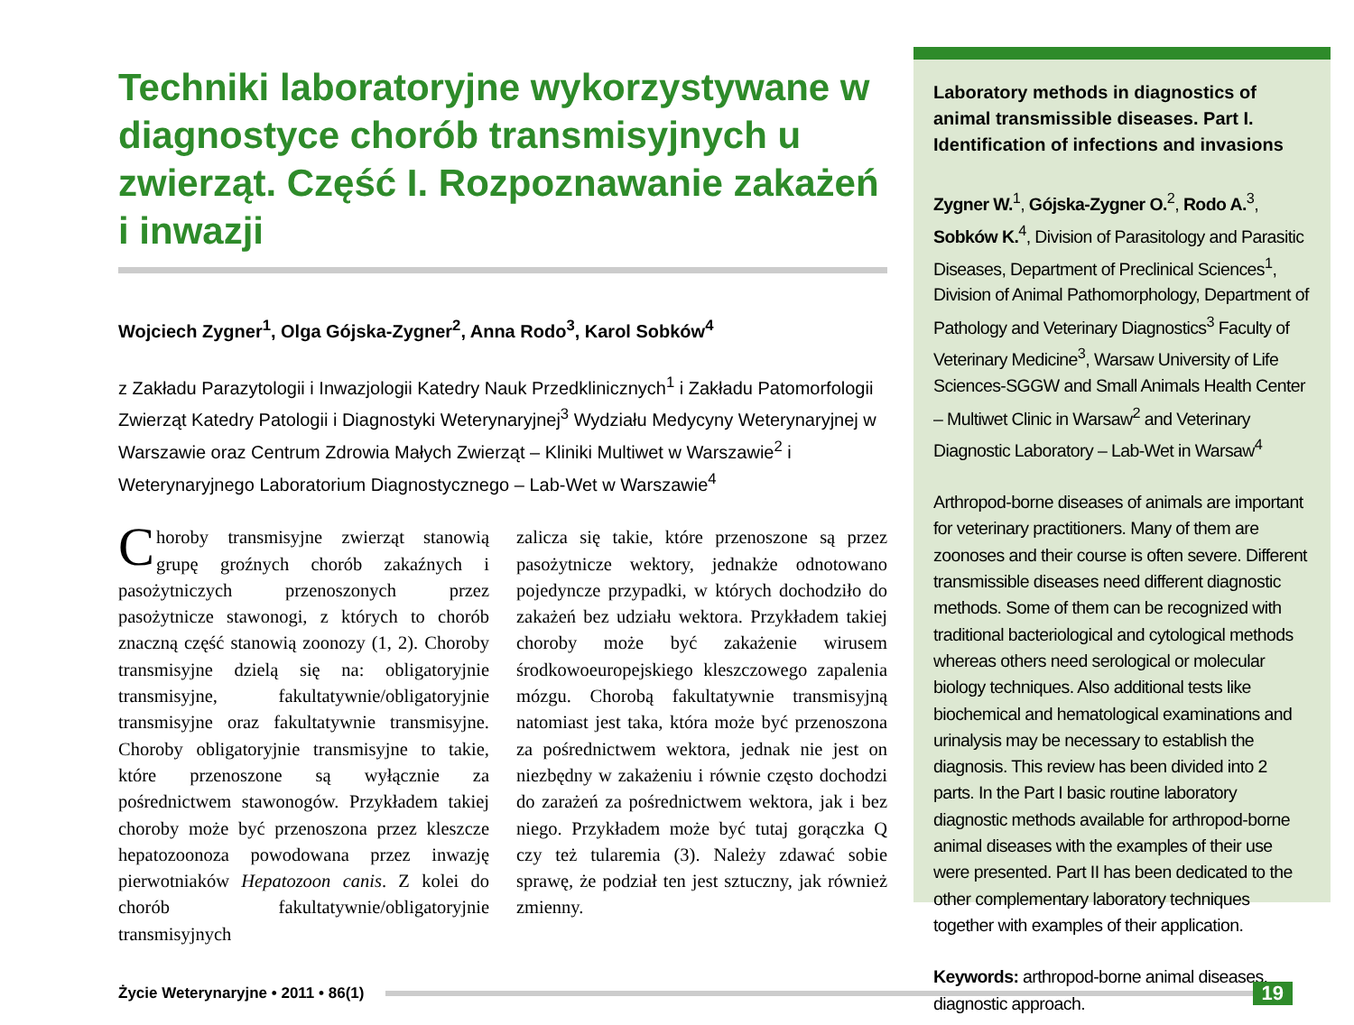Techniki laboratoryjne wykorzystywane w diagnostyce chorób transmisyjnych u zwierząt. Część I. Rozpoznawanie zakażeń i inwazji
Wojciech Zygner<sup>1</sup>, Olga Gójska-Zygner<sup>2</sup>, Anna Rodo<sup>3</sup>, Karol Sobków<sup>4</sup>
z Zakładu Parazytologii i Inwazjologii Katedry Nauk Przedklinicznych<sup>1</sup> i Zakładu Patomorfologii Zwierząt Katedry Patologii i Diagnostyki Weterynaryjnej<sup>3</sup> Wydziału Medycyny Weterynaryjnej w Warszawie oraz Centrum Zdrowia Małych Zwierząt – Kliniki Multiwet w Warszawie<sup>2</sup> i Weterynaryjnego Laboratorium Diagnostycznego – Lab-Wet w Warszawie<sup>4</sup>
Choroby transmisyjne zwierząt stanowią grupę groźnych chorób zakaźnych i pasożytniczych przenoszonych przez pasożytnicze stawonogi, z których to chorób znaczną część stanowią zoonozy (1, 2). Choroby transmisyjne dzielą się na: obligatoryjnie transmisyjne, fakultatywnie/obligatoryjnie transmisyjne oraz fakultatywnie transmisyjne. Choroby obligatoryjnie transmisyjne to takie, które przenoszone są wyłącznie za pośrednictwem stawonogów. Przykładem takiej choroby może być przenoszona przez kleszcze hepatozoonoza powodowana przez inwazję pierwotniaków Hepatozoon canis. Z kolei do chorób fakultatywnie/obligatoryjnie transmisyjnych
zalicza się takie, które przenoszone są przez pasożytnicze wektory, jednakże odnotowano pojedyncze przypadki, w których dochodziło do zakażeń bez udziału wektora. Przykładem takiej choroby może być zakażenie wirusem środkowoeuropejskiego kleszczowego zapalenia mózgu. Chorobą fakultatywnie transmisyjną natomiast jest taka, która może być przenoszona za pośrednictwem wektora, jednak nie jest on niezbędny w zakażeniu i równie często dochodzi do zarażeń za pośrednictwem wektora, jak i bez niego. Przykładem może być tutaj gorączka Q czy też tularemia (3). Należy zdawać sobie sprawę, że podział ten jest sztuczny, jak również zmienny.
Laboratory methods in diagnostics of animal transmissible diseases. Part I. Identification of infections and invasions
Zygner W.<sup>1</sup>, Gójska-Zygner O.<sup>2</sup>, Rodo A.<sup>3</sup>, Sobków K.<sup>4</sup>, Division of Parasitology and Parasitic Diseases, Department of Preclinical Sciences<sup>1</sup>, Division of Animal Pathomorphology, Department of Pathology and Veterinary Diagnostics<sup>3</sup> Faculty of Veterinary Medicine<sup>3</sup>, Warsaw University of Life Sciences-SGGW and Small Animals Health Center – Multiwet Clinic in Warsaw<sup>2</sup> and Veterinary Diagnostic Laboratory – Lab-Wet in Warsaw<sup>4</sup>
Arthropod-borne diseases of animals are important for veterinary practitioners. Many of them are zoonoses and their course is often severe. Different transmissible diseases need different diagnostic methods. Some of them can be recognized with traditional bacteriological and cytological methods whereas others need serological or molecular biology techniques. Also additional tests like biochemical and hematological examinations and urinalysis may be necessary to establish the diagnosis. This review has been divided into 2 parts. In the Part I basic routine laboratory diagnostic methods available for arthropod-borne animal diseases with the examples of their use were presented. Part II has been dedicated to the other complementary laboratory techniques together with examples of their application.
Keywords: arthropod-borne animal diseases, diagnostic approach.
Życie Weterynaryjne • 2011 • 86(1) 19